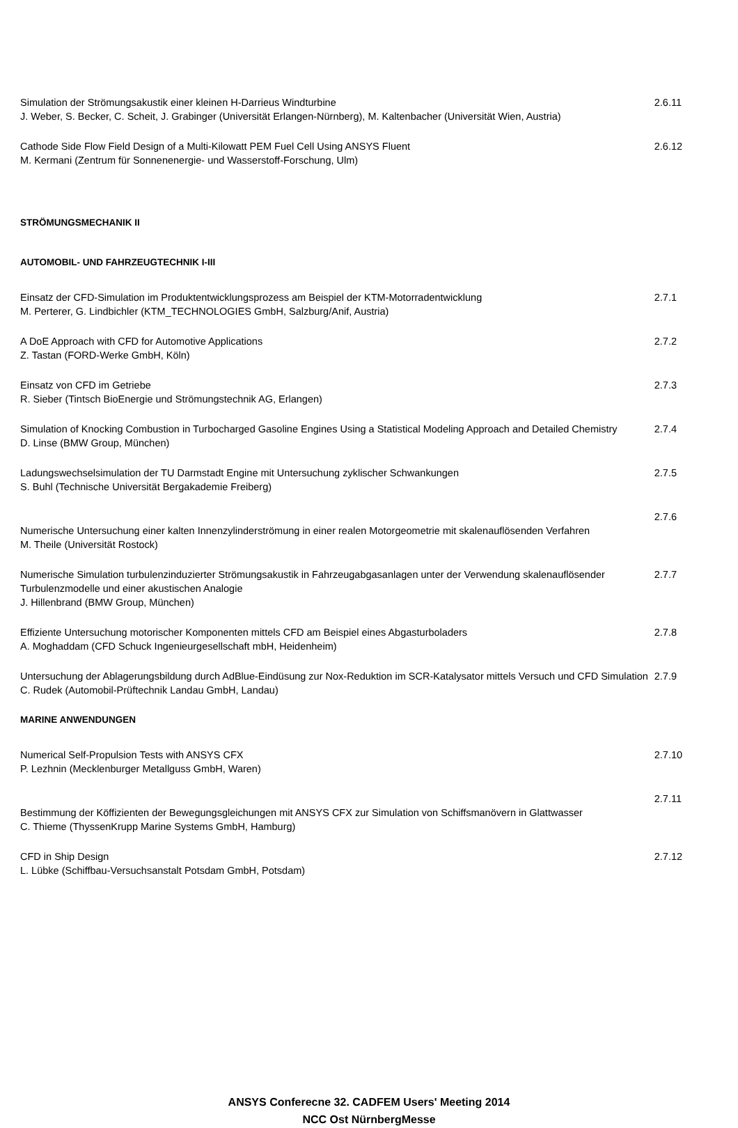Simulation der Strömungsakustik einer kleinen H-Darrieus Windturbine
J. Weber, S. Becker, C. Scheit, J. Grabinger (Universität Erlangen-Nürnberg), M. Kaltenbacher (Universität Wien, Austria)
2.6.11
Cathode Side Flow Field Design of a Multi-Kilowatt PEM Fuel Cell Using ANSYS Fluent
M. Kermani (Zentrum für Sonnenenergie- und Wasserstoff-Forschung, Ulm)
2.6.12
STRÖMUNGSMECHANIK II
AUTOMOBIL- UND FAHRZEUGTECHNIK I-III
Einsatz der CFD-Simulation im Produktentwicklungsprozess am Beispiel der KTM-Motorradentwicklung
M. Perterer, G. Lindbichler (KTM_TECHNOLOGIES GmbH, Salzburg/Anif, Austria)
2.7.1
A DoE Approach with CFD for Automotive Applications
Z. Tastan (FORD-Werke GmbH, Köln)
2.7.2
Einsatz von CFD im Getriebe
R. Sieber (Tintsch BioEnergie und Strömungstechnik AG, Erlangen)
2.7.3
Simulation of Knocking Combustion in Turbocharged Gasoline Engines Using a Statistical Modeling Approach and Detailed Chemistry
D. Linse (BMW Group, München)
2.7.4
Ladungswechselsimulation der TU Darmstadt Engine mit Untersuchung zyklischer Schwankungen
S. Buhl (Technische Universität Bergakademie Freiberg)
2.7.5
Numerische Untersuchung einer kalten Innenzylinderströmung in einer realen Motorgeometrie mit skalenauflösenden Verfahren
M. Theile (Universität Rostock)
2.7.6
Numerische Simulation turbulenzinduzierter Strömungsakustik in Fahrzeugabgasanlagen unter der Verwendung skalenauflösender Turbulenzmodelle und einer akustischen Analogie
J. Hillenbrand (BMW Group, München)
2.7.7
Effiziente Untersuchung motorischer Komponenten mittels CFD am Beispiel eines Abgasturboladers
A. Moghaddam (CFD Schuck Ingenieurgesellschaft mbH, Heidenheim)
2.7.8
Untersuchung der Ablagerungsbildung durch AdBlue-Eindüsung zur Nox-Reduktion im SCR-Katalysator mittels Versuch und CFD Simulation
C. Rudek (Automobil-Prüftechnik Landau GmbH, Landau)
2.7.9
MARINE ANWENDUNGEN
Numerical Self-Propulsion Tests with ANSYS CFX
P. Lezhnin (Mecklenburger Metallguss GmbH, Waren)
2.7.10
Bestimmung der Köffizienten der Bewegungsgleichungen mit ANSYS CFX zur Simulation von Schiffsmanövern in Glattwasser
C. Thieme (ThyssenKrupp Marine Systems GmbH, Hamburg)
2.7.11
CFD in Ship Design
L. Lübke (Schiffbau-Versuchsanstalt Potsdam GmbH, Potsdam)
2.7.12
ANSYS Conferecne 32. CADFEM Users' Meeting 2014
NCC Ost NürnbergMesse